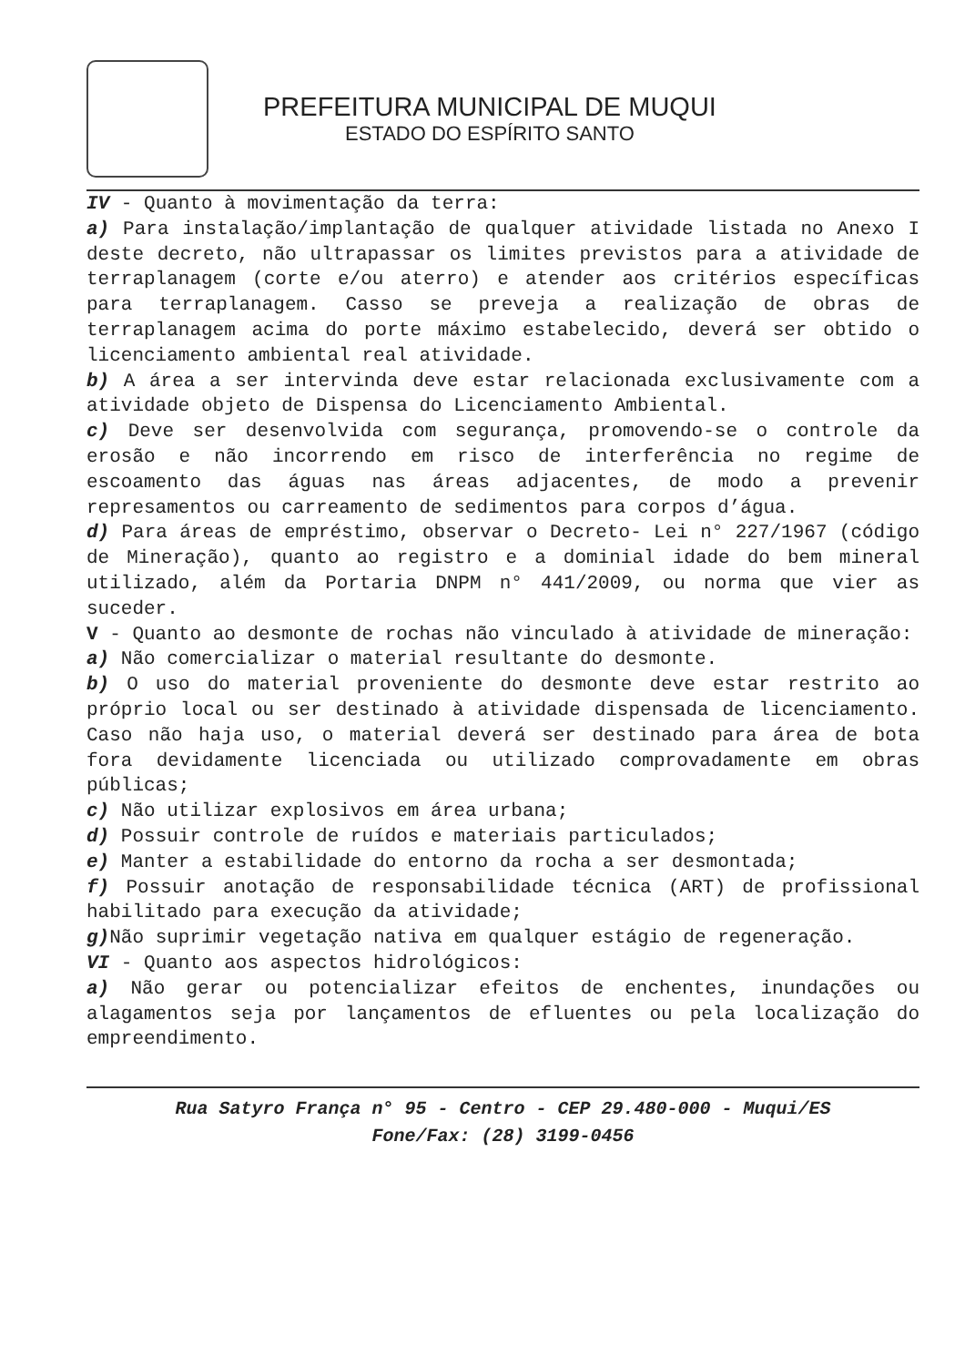PREFEITURA MUNICIPAL DE MUQUI
ESTADO DO ESPÍRITO SANTO
IV - Quanto à movimentação da terra:
a) Para instalação/implantação de qualquer atividade listada no Anexo I deste decreto, não ultrapassar os limites previstos para a atividade de terraplanagem (corte e/ou aterro) e atender aos critérios específicas para terraplanagem. Casso se preveja a realização de obras de terraplanagem acima do porte máximo estabelecido, deverá ser obtido o licenciamento ambiental real atividade.
b) A área a ser intervinda deve estar relacionada exclusivamente com a atividade objeto de Dispensa do Licenciamento Ambiental.
c) Deve ser desenvolvida com segurança, promovendo-se o controle da erosão e não incorrendo em risco de interferência no regime de escoamento das águas nas áreas adjacentes, de modo a prevenir represamentos ou carreamento de sedimentos para corpos d’água.
d) Para áreas de empréstimo, observar o Decreto- Lei n° 227/1967 (código de Mineração), quanto ao registro e a dominial idade do bem mineral utilizado, além da Portaria DNPM n° 441/2009, ou norma que vier as suceder.
V - Quanto ao desmonte de rochas não vinculado à atividade de mineração:
a) Não comercializar o material resultante do desmonte.
b) O uso do material proveniente do desmonte deve estar restrito ao próprio local ou ser destinado à atividade dispensada de licenciamento. Caso não haja uso, o material deverá ser destinado para área de bota fora devidamente licenciada ou utilizado comprovadamente em obras públicas;
c) Não utilizar explosivos em área urbana;
d) Possuir controle de ruídos e materiais particulados;
e) Manter a estabilidade do entorno da rocha a ser desmontada;
f) Possuir anotação de responsabilidade técnica (ART) de profissional habilitado para execução da atividade;
g) Não suprimir vegetação nativa em qualquer estágio de regeneração.
VI - Quanto aos aspectos hidrológicos:
a) Não gerar ou potencializar efeitos de enchentes, inundações ou alagamentos seja por lançamentos de efluentes ou pela localização do empreendimento.
Rua Satyro França n° 95 - Centro - CEP 29.480-000 - Muqui/ES
Fone/Fax: (28) 3199-0456